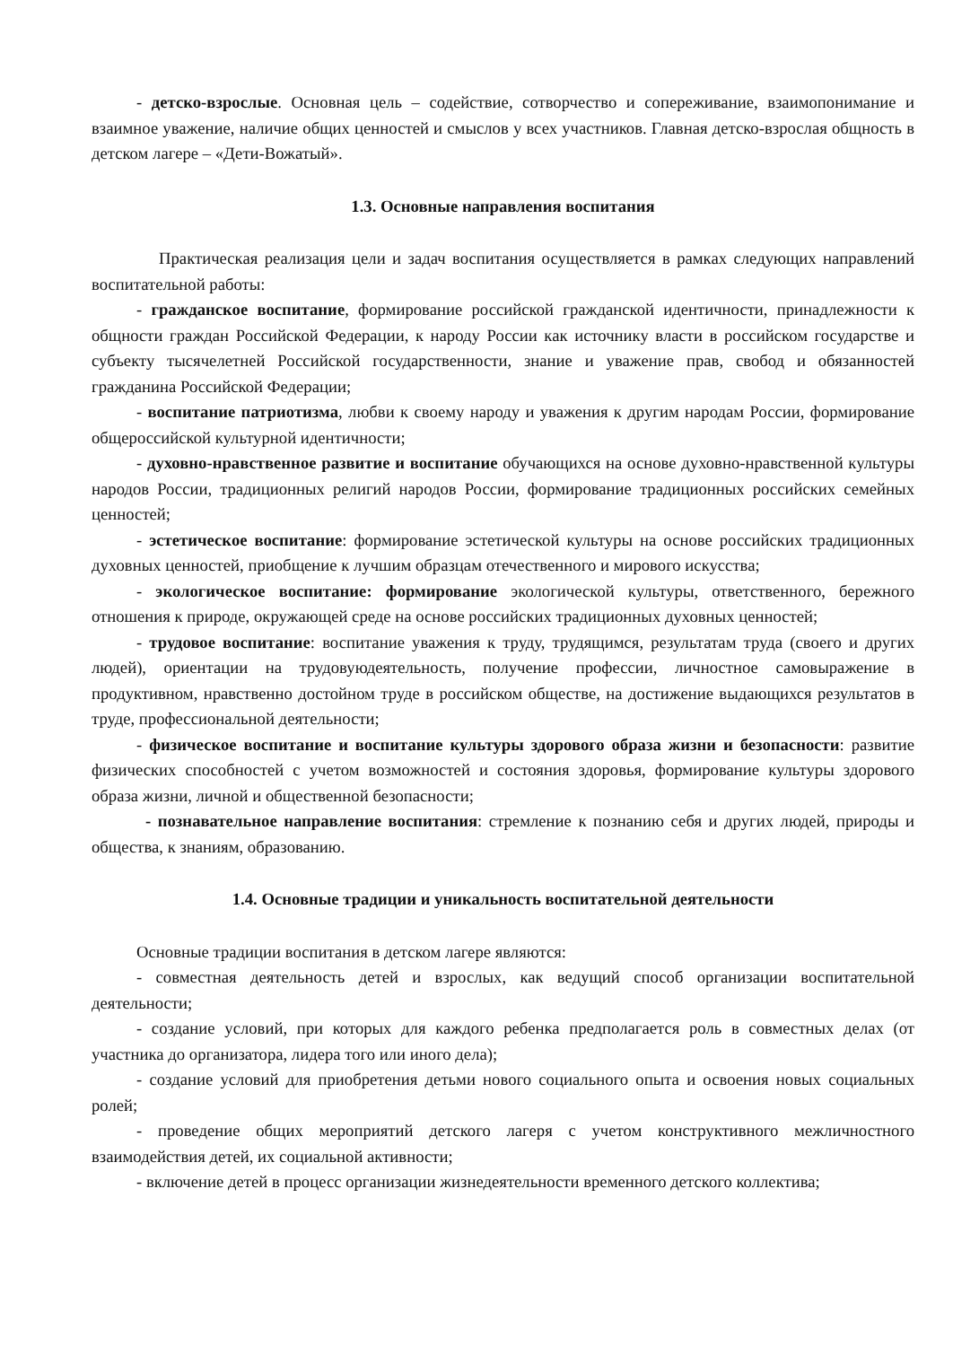- детско-взрослые. Основная цель – содействие, сотворчество и сопереживание, взаимопонимание и взаимное уважение, наличие общих ценностей и смыслов у всех участников. Главная детско-взрослая общность в детском лагере – «Дети-Вожатый».
1.3. Основные направления воспитания
Практическая реализация цели и задач воспитания осуществляется в рамках следующих направлений воспитательной работы:
- гражданское воспитание, формирование российской гражданской идентичности, принадлежности к общности граждан Российской Федерации, к народу России как источнику власти в российском государстве и субъекту тысячелетней Российской государственности, знание и уважение прав, свобод и обязанностей гражданина Российской Федерации;
- воспитание патриотизма, любви к своему народу и уважения к другим народам России, формирование общероссийской культурной идентичности;
- духовно-нравственное развитие и воспитание обучающихся на основе духовно-нравственной культуры народов России, традиционных религий народов России, формирование традиционных российских семейных ценностей;
- эстетическое воспитание: формирование эстетической культуры на основе российских традиционных духовных ценностей, приобщение к лучшим образцам отечественного и мирового искусства;
- экологическое воспитание: формирование экологической культуры, ответственного, бережного отношения к природе, окружающей среде на основе российских традиционных духовных ценностей;
- трудовое воспитание: воспитание уважения к труду, трудящимся, результатам труда (своего и других людей), ориентации на трудовуюдеятельность, получение профессии, личностное самовыражение в продуктивном, нравственно достойном труде в российском обществе, на достижение выдающихся результатов в труде, профессиональной деятельности;
- физическое воспитание и воспитание культуры здорового образа жизни и безопасности: развитие физических способностей с учетом возможностей и состояния здоровья, формирование культуры здорового образа жизни, личной и общественной безопасности;
- познавательное направление воспитания: стремление к познанию себя и других людей, природы и общества, к знаниям, образованию.
1.4. Основные традиции и уникальность воспитательной деятельности
Основные традиции воспитания в детском лагере являются:
- совместная деятельность детей и взрослых, как ведущий способ организации воспитательной деятельности;
- создание условий, при которых для каждого ребенка предполагается роль в совместных делах (от участника до организатора, лидера того или иного дела);
- создание условий для приобретения детьми нового социального опыта и освоения новых социальных ролей;
- проведение общих мероприятий детского лагеря с учетом конструктивного межличностного взаимодействия детей, их социальной активности;
- включение детей в процесс организации жизнедеятельности временного детского коллектива;